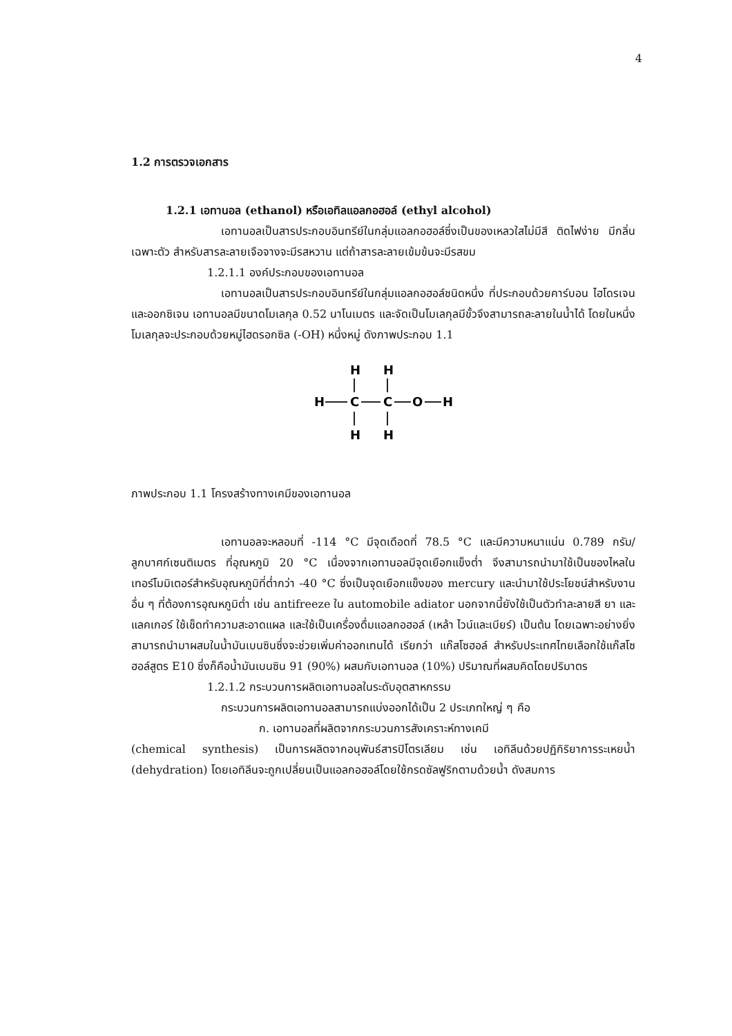4
1.2 การตรวจเอกสาร
1.2.1 เอทานอล (ethanol) หรือเอทิลแอลกอฮอล์ (ethyl alcohol)
เอทานอลเป็นสารประกอบอินทรีย์ในกลุ่มแอลกอฮอล์ซึ่งเป็นของเหลวใสไม่มีสี ติดไฟง่าย มีกลิ่นเฉพาะตัว สำหรับสารละลายเจือจางจะมีรสหวาน แต่ถ้าสารละลายเข้มข้นจะมีรสขม
1.2.1.1 องค์ประกอบของเอทานอล
เอทานอลเป็นสารประกอบอินทรีย์ในกลุ่มแอลกอฮอล์ชนิดหนึ่ง ที่ประกอบด้วยคาร์บอน ไฮโดรเจนและออกซิเจน เอทานอลมีขนาดโมเลกุล 0.52 นาโนเมตร และจัดเป็นโมเลกุลมีขั้วจึงสามารถละลายในน้ำได้ โดยในหนึ่งโมเลกุลจะประกอบด้วยหมู่ไฮดรอกซิล (-OH) หนึ่งหมู่ ดังภาพประกอบ 1.1
H
H
H
C
C
O
H
H
H
ภาพประกอบ 1.1 โครงสร้างทางเคมีของเอทานอล
เอทานอลจะหลอมที่ -114 °C มีจุดเดือดที่ 78.5 °C และมีความหนาแน่น 0.789 กรัม/ลูกบาศก์เซนติเมตร ที่อุณหภูมิ 20 °C เนื่องจากเอทานอลมีจุดเยือกแข็งต่ำ จึงสามารถนำมาใช้เป็นของไหลในเทอร์โมมิเตอร์สำหรับอุณหภูมิที่ต่ำกว่า -40 °C ซึ่งเป็นจุดเยือกแข็งของ mercury และนำมาใช้ประโยชน์สำหรับงานอื่น ๆ ที่ต้องการอุณหภูมิต่ำ เช่น antifreeze ใน automobile adiator นอกจากนี้ยังใช้เป็นตัวทำละลายสี ยา และแลคเกอร์ ใช้เช็ดทำความสะอาดแผล และใช้เป็นเครื่องดื่มแอลกอฮอล์ (เหล้า ไวน์และเบียร์) เป็นต้น โดยเฉพาะอย่างยิ่งสามารถนำมาผสมในน้ำมันเบนซินซึ่งจะช่วยเพิ่มค่าออกเทนได้ เรียกว่า แก๊สโซฮอล์ สำหรับประเทศไทยเลือกใช้แก๊สโซฮอล์สูตร E10 ซึ่งก็คือน้ำมันเบนซิน 91 (90%) ผสมกับเอทานอล (10%) ปริมาณที่ผสมคิดโดยปริมาตร
1.2.1.2 กระบวนการผลิตเอทานอลในระดับอุตสาหกรรม
กระบวนการผลิตเอทานอลสามารถแบ่งออกได้เป็น 2 ประเภทใหญ่ ๆ คือ
ก. เอทานอลที่ผลิตจากกระบวนการสังเคราะห์ทางเคมี
(chemical synthesis) เป็นการผลิตจากอนุพันธ์สารปิโตรเลียม เช่น เอทิลีนด้วยปฏิกิริยาการระเหยน้ำ (dehydration) โดยเอทิลีนจะถูกเปลี่ยนเป็นแอลกอฮอล์โดยใช้กรดซัลฟูริกตามด้วยน้ำ ดังสมการ